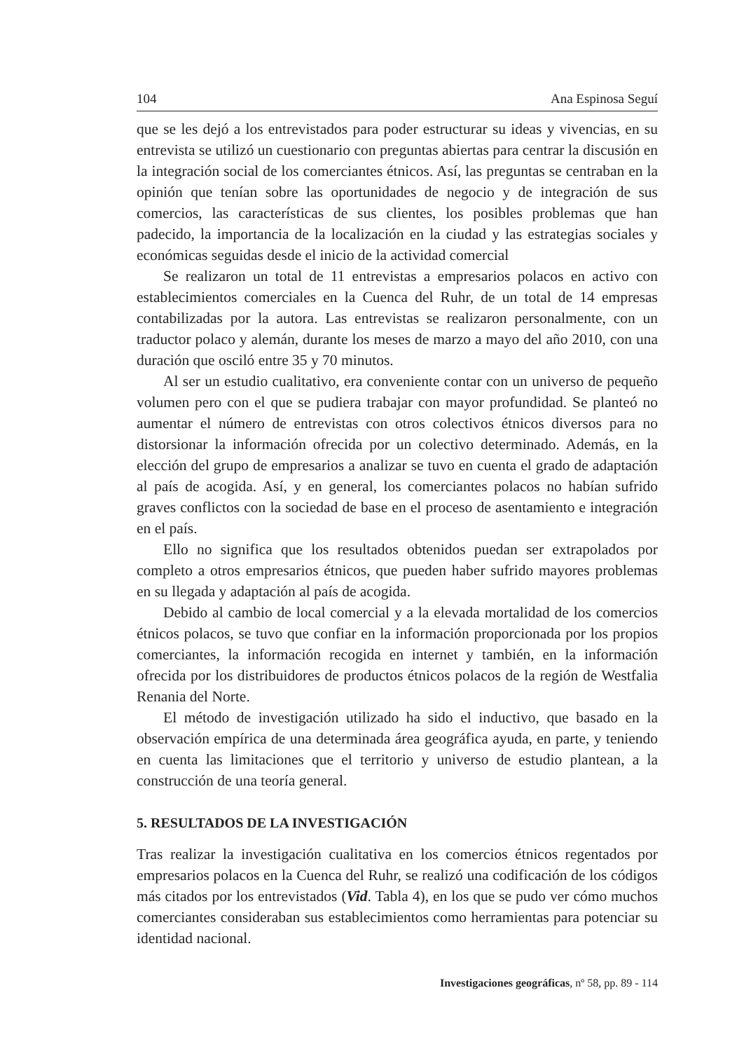104 Ana Espinosa Seguí
que se les dejó a los entrevistados para poder estructurar su ideas y vivencias, en su entrevista se utilizó un cuestionario con preguntas abiertas para centrar la discusión en la integración social de los comerciantes étnicos. Así, las preguntas se centraban en la opinión que tenían sobre las oportunidades de negocio y de integración de sus comercios, las características de sus clientes, los posibles problemas que han padecido, la importancia de la localización en la ciudad y las estrategias sociales y económicas seguidas desde el inicio de la actividad comercial
Se realizaron un total de 11 entrevistas a empresarios polacos en activo con establecimientos comerciales en la Cuenca del Ruhr, de un total de 14 empresas contabilizadas por la autora. Las entrevistas se realizaron personalmente, con un traductor polaco y alemán, durante los meses de marzo a mayo del año 2010, con una duración que osciló entre 35 y 70 minutos.
Al ser un estudio cualitativo, era conveniente contar con un universo de pequeño volumen pero con el que se pudiera trabajar con mayor profundidad. Se planteó no aumentar el número de entrevistas con otros colectivos étnicos diversos para no distorsionar la información ofrecida por un colectivo determinado. Además, en la elección del grupo de empresarios a analizar se tuvo en cuenta el grado de adaptación al país de acogida. Así, y en general, los comerciantes polacos no habían sufrido graves conflictos con la sociedad de base en el proceso de asentamiento e integración en el país.
Ello no significa que los resultados obtenidos puedan ser extrapolados por completo a otros empresarios étnicos, que pueden haber sufrido mayores problemas en su llegada y adaptación al país de acogida.
Debido al cambio de local comercial y a la elevada mortalidad de los comercios étnicos polacos, se tuvo que confiar en la información proporcionada por los propios comerciantes, la información recogida en internet y también, en la información ofrecida por los distribuidores de productos étnicos polacos de la región de Westfalia Renania del Norte.
El método de investigación utilizado ha sido el inductivo, que basado en la observación empírica de una determinada área geográfica ayuda, en parte, y teniendo en cuenta las limitaciones que el territorio y universo de estudio plantean, a la construcción de una teoría general.
5. RESULTADOS DE LA INVESTIGACIÓN
Tras realizar la investigación cualitativa en los comercios étnicos regentados por empresarios polacos en la Cuenca del Ruhr, se realizó una codificación de los códigos más citados por los entrevistados (Vid. Tabla 4), en los que se pudo ver cómo muchos comerciantes consideraban sus establecimientos como herramientas para potenciar su identidad nacional.
Investigaciones geográficas, nº 58, pp. 89 - 114